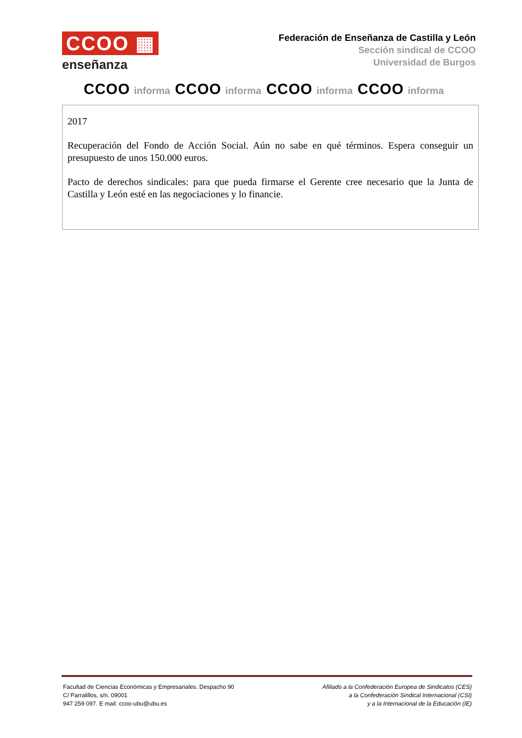CCOO ▦
enseñanza
Federación de Enseñanza de Castilla y León
Sección sindical de CCOO
Universidad de Burgos
CCOO informa CCOO informa CCOO informa CCOO informa
2017
Recuperación del Fondo de Acción Social. Aún no sabe en qué términos. Espera conseguir un presupuesto de unos 150.000 euros.
Pacto de derechos sindicales: para que pueda firmarse el Gerente cree necesario que la Junta de Castilla y León esté en las negociaciones y lo financie.
Facultad de Ciencias Económicas y Empresariales. Despacho 90
C/ Parralillos, s/n. 09001
947 259 097. E mail: ccoo-ubu@ubu.es
Afiliado a la Confederación Europea de Sindicatos (CES)
a la Confederación Sindical Internacional (CSI)
y a la Internacional de la Educación (IE)